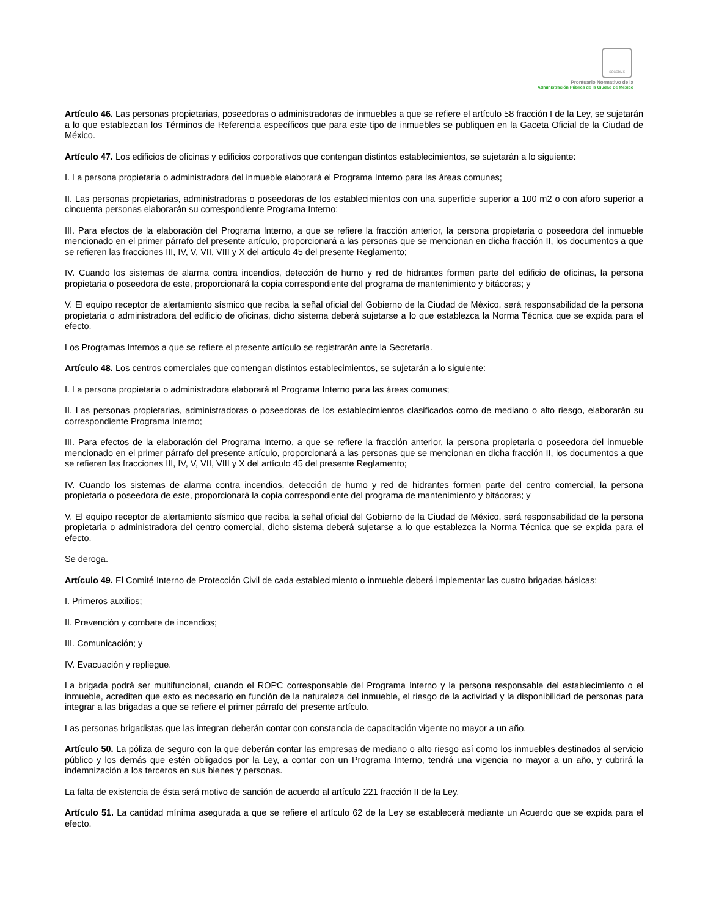SCGCDMX
Prontuario Normativo de la
Administración Pública de la Ciudad de México
Artículo 46. Las personas propietarias, poseedoras o administradoras de inmuebles a que se refiere el artículo 58 fracción I de la Ley, se sujetarán a lo que establezcan los Términos de Referencia específicos que para este tipo de inmuebles se publiquen en la Gaceta Oficial de la Ciudad de México.
Artículo 47. Los edificios de oficinas y edificios corporativos que contengan distintos establecimientos, se sujetarán a lo siguiente:
I. La persona propietaria o administradora del inmueble elaborará el Programa Interno para las áreas comunes;
II. Las personas propietarias, administradoras o poseedoras de los establecimientos con una superficie superior a 100 m2 o con aforo superior a cincuenta personas elaborarán su correspondiente Programa Interno;
III. Para efectos de la elaboración del Programa Interno, a que se refiere la fracción anterior, la persona propietaria o poseedora del inmueble mencionado en el primer párrafo del presente artículo, proporcionará a las personas que se mencionan en dicha fracción II, los documentos a que se refieren las fracciones III, IV, V, VII, VIII y X del artículo 45 del presente Reglamento;
IV. Cuando los sistemas de alarma contra incendios, detección de humo y red de hidrantes formen parte del edificio de oficinas, la persona propietaria o poseedora de este, proporcionará la copia correspondiente del programa de mantenimiento y bitácoras; y
V. El equipo receptor de alertamiento sísmico que reciba la señal oficial del Gobierno de la Ciudad de México, será responsabilidad de la persona propietaria o administradora del edificio de oficinas, dicho sistema deberá sujetarse a lo que establezca la Norma Técnica que se expida para el efecto.
Los Programas Internos a que se refiere el presente artículo se registrarán ante la Secretaría.
Artículo 48. Los centros comerciales que contengan distintos establecimientos, se sujetarán a lo siguiente:
I. La persona propietaria o administradora elaborará el Programa Interno para las áreas comunes;
II. Las personas propietarias, administradoras o poseedoras de los establecimientos clasificados como de mediano o alto riesgo, elaborarán su correspondiente Programa Interno;
III. Para efectos de la elaboración del Programa Interno, a que se refiere la fracción anterior, la persona propietaria o poseedora del inmueble mencionado en el primer párrafo del presente artículo, proporcionará a las personas que se mencionan en dicha fracción II, los documentos a que se refieren las fracciones III, IV, V, VII, VIII y X del artículo 45 del presente Reglamento;
IV. Cuando los sistemas de alarma contra incendios, detección de humo y red de hidrantes formen parte del centro comercial, la persona propietaria o poseedora de este, proporcionará la copia correspondiente del programa de mantenimiento y bitácoras; y
V. El equipo receptor de alertamiento sísmico que reciba la señal oficial del Gobierno de la Ciudad de México, será responsabilidad de la persona propietaria o administradora del centro comercial, dicho sistema deberá sujetarse a lo que establezca la Norma Técnica que se expida para el efecto.
Se deroga.
Artículo 49. El Comité Interno de Protección Civil de cada establecimiento o inmueble deberá implementar las cuatro brigadas básicas:
I. Primeros auxilios;
II. Prevención y combate de incendios;
III. Comunicación; y
IV. Evacuación y repliegue.
La brigada podrá ser multifuncional, cuando el ROPC corresponsable del Programa Interno y la persona responsable del establecimiento o el inmueble, acrediten que esto es necesario en función de la naturaleza del inmueble, el riesgo de la actividad y la disponibilidad de personas para integrar a las brigadas a que se refiere el primer párrafo del presente artículo.
Las personas brigadistas que las integran deberán contar con constancia de capacitación vigente no mayor a un año.
Artículo 50. La póliza de seguro con la que deberán contar las empresas de mediano o alto riesgo así como los inmuebles destinados al servicio público y los demás que estén obligados por la Ley, a contar con un Programa Interno, tendrá una vigencia no mayor a un año, y cubrirá la indemnización a los terceros en sus bienes y personas.
La falta de existencia de ésta será motivo de sanción de acuerdo al artículo 221 fracción II de la Ley.
Artículo 51. La cantidad mínima asegurada a que se refiere el artículo 62 de la Ley se establecerá mediante un Acuerdo que se expida para el efecto.